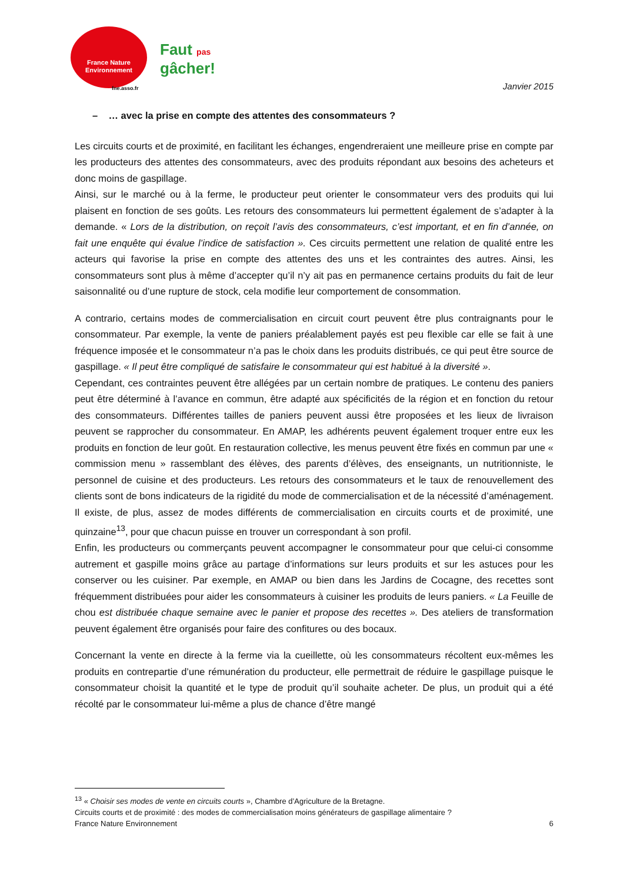France Nature
Environnement
fne.asso.fr
Faut pas
gâcher!
Janvier 2015
– … avec la prise en compte des attentes des consommateurs ?
Les circuits courts et de proximité, en facilitant les échanges, engendreraient une meilleure prise en compte par les producteurs des attentes des consommateurs, avec des produits répondant aux besoins des acheteurs et donc moins de gaspillage.
Ainsi, sur le marché ou à la ferme, le producteur peut orienter le consommateur vers des produits qui lui plaisent en fonction de ses goûts. Les retours des consommateurs lui permettent également de s’adapter à la demande. « Lors de la distribution, on reçoit l’avis des consommateurs, c’est important, et en fin d’année, on fait une enquête qui évalue l’indice de satisfaction ». Ces circuits permettent une relation de qualité entre les acteurs qui favorise la prise en compte des attentes des uns et les contraintes des autres. Ainsi, les consommateurs sont plus à même d’accepter qu’il n’y ait pas en permanence certains produits du fait de leur saisonnalité ou d’une rupture de stock, cela modifie leur comportement de consommation.
A contrario, certains modes de commercialisation en circuit court peuvent être plus contraignants pour le consommateur. Par exemple, la vente de paniers préalablement payés est peu flexible car elle se fait à une fréquence imposée et le consommateur n’a pas le choix dans les produits distribués, ce qui peut être source de gaspillage. « Il peut être compliqué de satisfaire le consommateur qui est habitué à la diversité ».
Cependant, ces contraintes peuvent être allégées par un certain nombre de pratiques. Le contenu des paniers peut être déterminé à l’avance en commun, être adapté aux spécificités de la région et en fonction du retour des consommateurs. Différentes tailles de paniers peuvent aussi être proposées et les lieux de livraison peuvent se rapprocher du consommateur. En AMAP, les adhérents peuvent également troquer entre eux les produits en fonction de leur goût. En restauration collective, les menus peuvent être fixés en commun par une « commission menu » rassemblant des élèves, des parents d’élèves, des enseignants, un nutritionniste, le personnel de cuisine et des producteurs. Les retours des consommateurs et le taux de renouvellement des clients sont de bons indicateurs de la rigidité du mode de commercialisation et de la nécessité d’aménagement. Il existe, de plus, assez de modes différents de commercialisation en circuits courts et de proximité, une quinzaine<sup>13</sup>, pour que chacun puisse en trouver un correspondant à son profil.
Enfin, les producteurs ou commerçants peuvent accompagner le consommateur pour que celui-ci consomme autrement et gaspille moins grâce au partage d’informations sur leurs produits et sur les astuces pour les conserver ou les cuisiner. Par exemple, en AMAP ou bien dans les Jardins de Cocagne, des recettes sont fréquemment distribuées pour aider les consommateurs à cuisiner les produits de leurs paniers. « La Feuille de chou est distribuée chaque semaine avec le panier et propose des recettes ». Des ateliers de transformation peuvent également être organisés pour faire des confitures ou des bocaux.
Concernant la vente en directe à la ferme via la cueillette, où les consommateurs récoltent eux-mêmes les produits en contrepartie d’une rémunération du producteur, elle permettrait de réduire le gaspillage puisque le consommateur choisit la quantité et le type de produit qu’il souhaite acheter. De plus, un produit qui a été récolté par le consommateur lui-même a plus de chance d’être mangé
<sup>13</sup> « Choisir ses modes de vente en circuits courts », Chambre d’Agriculture de la Bretagne.
Circuits courts et de proximité : des modes de commercialisation moins générateurs de gaspillage alimentaire ?
France Nature Environnement 6